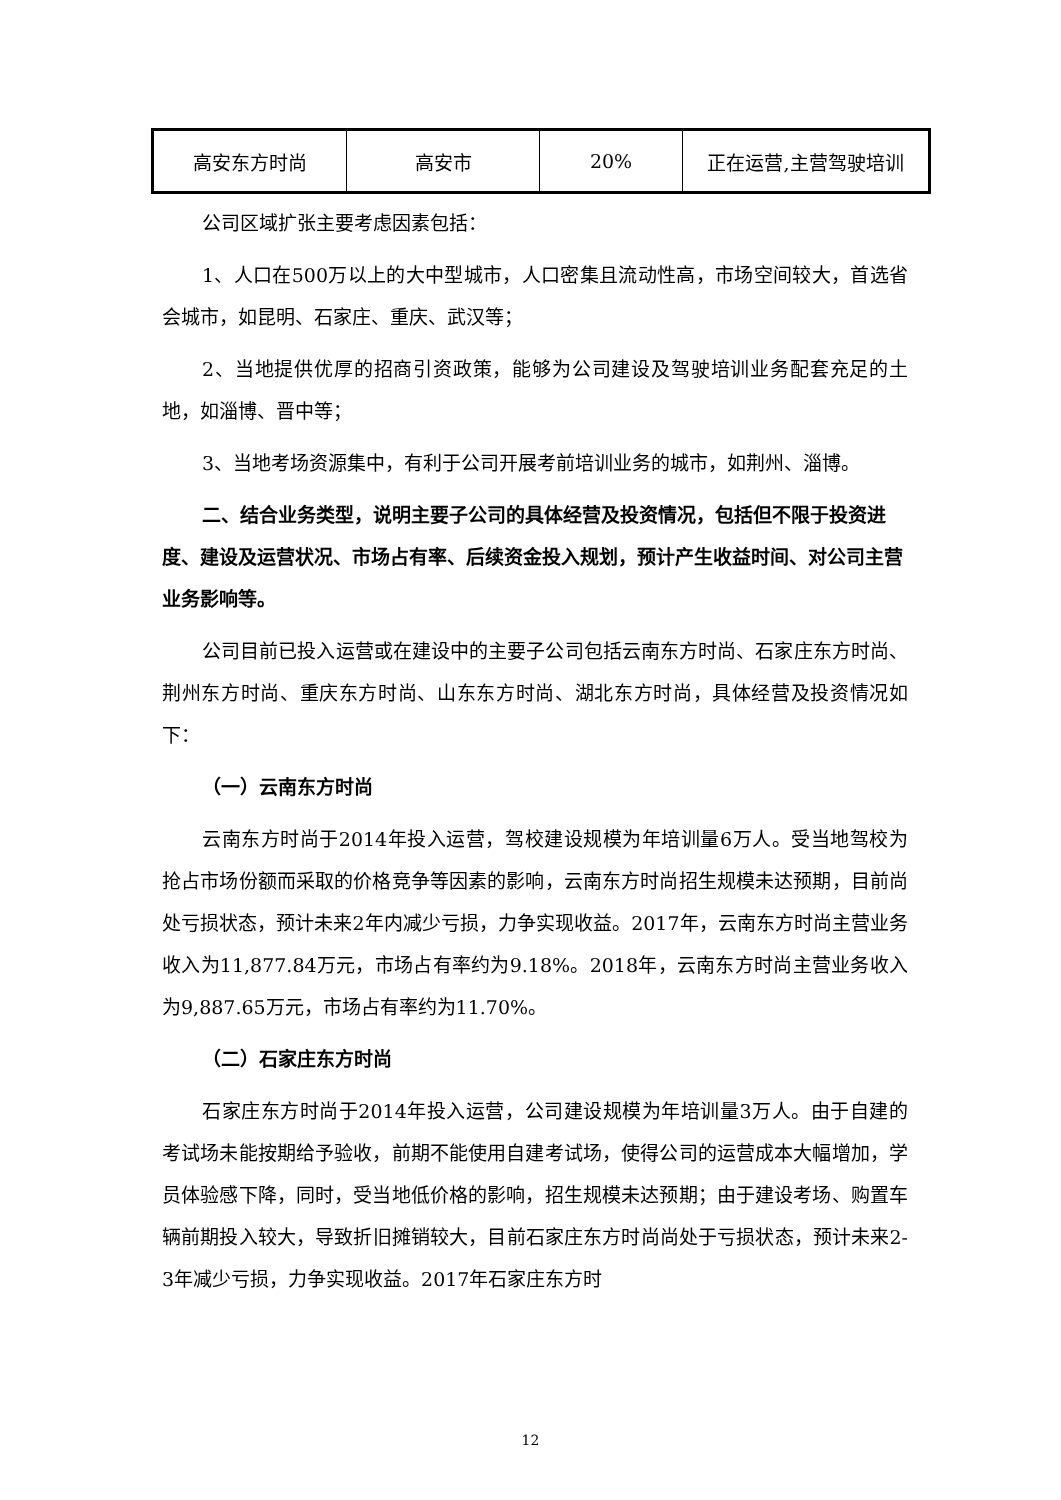| 高安东方时尚 | 高安市 | 20% | 正在运营,主营驾驶培训 |
公司区域扩张主要考虑因素包括：
1、人口在500万以上的大中型城市，人口密集且流动性高，市场空间较大，首选省会城市，如昆明、石家庄、重庆、武汉等；
2、当地提供优厚的招商引资政策，能够为公司建设及驾驶培训业务配套充足的土地，如淄博、晋中等；
3、当地考场资源集中，有利于公司开展考前培训业务的城市，如荆州、淄博。
二、结合业务类型，说明主要子公司的具体经营及投资情况，包括但不限于投资进度、建设及运营状况、市场占有率、后续资金投入规划，预计产生收益时间、对公司主营业务影响等。
公司目前已投入运营或在建设中的主要子公司包括云南东方时尚、石家庄东方时尚、荆州东方时尚、重庆东方时尚、山东东方时尚、湖北东方时尚，具体经营及投资情况如下：
（一）云南东方时尚
云南东方时尚于2014年投入运营，驾校建设规模为年培训量6万人。受当地驾校为抢占市场份额而采取的价格竞争等因素的影响，云南东方时尚招生规模未达预期，目前尚处亏损状态，预计未来2年内减少亏损，力争实现收益。2017年，云南东方时尚主营业务收入为11,877.84万元，市场占有率约为9.18%。2018年，云南东方时尚主营业务收入为9,887.65万元，市场占有率约为11.70%。
（二）石家庄东方时尚
石家庄东方时尚于2014年投入运营，公司建设规模为年培训量3万人。由于自建的考试场未能按期给予验收，前期不能使用自建考试场，使得公司的运营成本大幅增加，学员体验感下降，同时，受当地低价格的影响，招生规模未达预期；由于建设考场、购置车辆前期投入较大，导致折旧摊销较大，目前石家庄东方时尚尚处于亏损状态，预计未来2-3年减少亏损，力争实现收益。2017年石家庄东方时
12